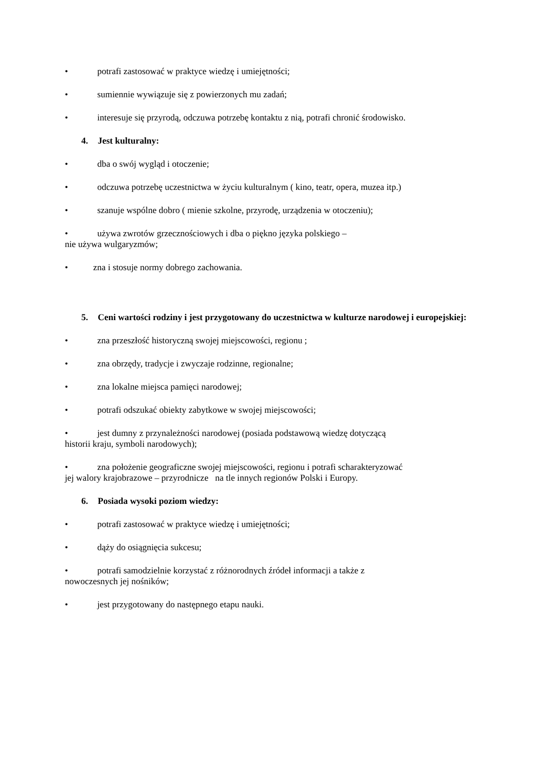• potrafi zastosować w praktyce wiedzę i umiejętności;
• sumiennie wywiązuje się z powierzonych mu zadań;
• interesuje się przyrodą, odczuwa potrzebę kontaktu z nią, potrafi chronić środowisko.
4. Jest kulturalny:
• dba o swój wygląd i otoczenie;
• odczuwa potrzebę uczestnictwa w życiu kulturalnym ( kino, teatr, opera, muzea itp.)
• szanuje wspólne dobro ( mienie szkolne, przyrodę, urządzenia w otoczeniu);
• używa zwrotów grzecznościowych i dba o piękno języka polskiego –
nie używa wulgaryzmów;
• zna i stosuje normy dobrego zachowania.
5. Ceni wartości rodziny i jest przygotowany do uczestnictwa w kulturze narodowej i europejskiej:
• zna przeszłość historyczną swojej miejscowości, regionu ;
• zna obrzędy, tradycje i zwyczaje rodzinne, regionalne;
• zna lokalne miejsca pamięci narodowej;
• potrafi odszukać obiekty zabytkowe w swojej miejscowości;
• jest dumny z przynależności narodowej (posiada podstawową wiedzę dotyczącą
historii kraju, symboli narodowych);
• zna położenie geograficzne swojej miejscowości, regionu i potrafi scharakteryzować
jej walory krajobrazowe – przyrodnicze na tle innych regionów Polski i Europy.
6. Posiada wysoki poziom wiedzy:
• potrafi zastosować w praktyce wiedzę i umiejętności;
• dąży do osiągnięcia sukcesu;
• potrafi samodzielnie korzystać z różnorodnych źródeł informacji a także z
nowoczesnych jej nośników;
• jest przygotowany do następnego etapu nauki.